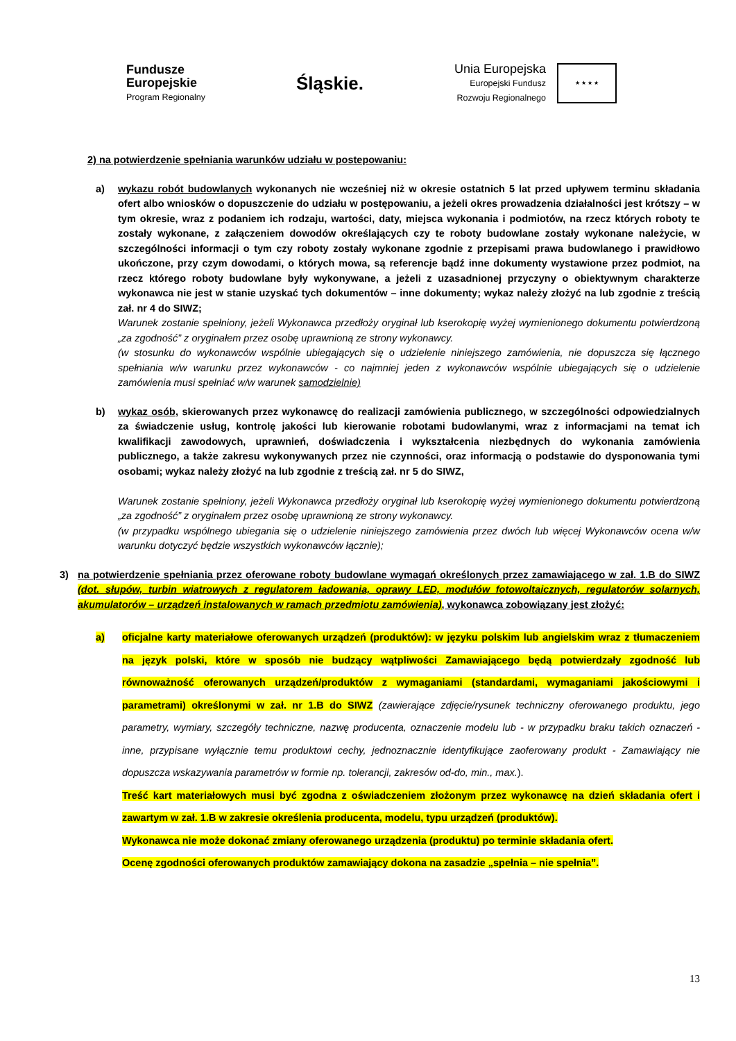Fundusze
Europejskie
Program Regionalny
Śląskie.
Unia Europejska
Europejski Fundusz
Rozwoju Regionalnego
★ ★ ★ ★
2) na potwierdzenie spełniania warunków udziału w postepowaniu:
a) wykazu robót budowlanych wykonanych nie wcześniej niż w okresie ostatnich 5 lat przed upływem terminu składania ofert albo wniosków o dopuszczenie do udziału w postępowaniu, a jeżeli okres prowadzenia działalności jest krótszy – w tym okresie, wraz z podaniem ich rodzaju, wartości, daty, miejsca wykonania i podmiotów, na rzecz których roboty te zostały wykonane, z załączeniem dowodów określających czy te roboty budowlane zostały wykonane należycie, w szczególności informacji o tym czy roboty zostały wykonane zgodnie z przepisami prawa budowlanego i prawidłowo ukończone, przy czym dowodami, o których mowa, są referencje bądź inne dokumenty wystawione przez podmiot, na rzecz którego roboty budowlane były wykonywane, a jeżeli z uzasadnionej przyczyny o obiektywnym charakterze wykonawca nie jest w stanie uzyskać tych dokumentów – inne dokumenty; wykaz należy złożyć na lub zgodnie z treścią zał. nr 4 do SIWZ;
Warunek zostanie spełniony, jeżeli Wykonawca przedłoży oryginał lub kserokopię wyżej wymienionego dokumentu potwierdzoną „za zgodność” z oryginałem przez osobę uprawnioną ze strony wykonawcy.
(w stosunku do wykonawców wspólnie ubiegających się o udzielenie niniejszego zamówienia, nie dopuszcza się łącznego spełniania w/w warunku przez wykonawców - co najmniej jeden z wykonawców wspólnie ubiegających się o udzielenie zamówienia musi spełniać w/w warunek samodzielnie)
b) wykaz osób, skierowanych przez wykonawcę do realizacji zamówienia publicznego, w szczególności odpowiedzialnych za świadczenie usług, kontrolę jakości lub kierowanie robotami budowlanymi, wraz z informacjami na temat ich kwalifikacji zawodowych, uprawnień, doświadczenia i wykształcenia niezbędnych do wykonania zamówienia publicznego, a także zakresu wykonywanych przez nie czynności, oraz informacją o podstawie do dysponowania tymi osobami; wykaz należy złożyć na lub zgodnie z treścią zał. nr 5 do SIWZ,
Warunek zostanie spełniony, jeżeli Wykonawca przedłoży oryginał lub kserokopię wyżej wymienionego dokumentu potwierdzoną „za zgodność” z oryginałem przez osobę uprawnioną ze strony wykonawcy.
(w przypadku wspólnego ubiegania się o udzielenie niniejszego zamówienia przez dwóch lub więcej Wykonawców ocena w/w warunku dotyczyć będzie wszystkich wykonawców łącznie);
3) na potwierdzenie spełniania przez oferowane roboty budowlane wymagań określonych przez zamawiającego w zał. 1.B do SIWZ (dot. słupów, turbin wiatrowych z regulatorem ładowania, oprawy LED, modułów fotowoltaicznych, regulatorów solarnych, akumulatorów – urządzeń instalowanych w ramach przedmiotu zamówienia), wykonawca zobowiązany jest złożyć:
a) oficjalne karty materiałowe oferowanych urządzeń (produktów): w języku polskim lub angielskim wraz z tłumaczeniem na język polski, które w sposób nie budzący wątpliwości Zamawiającego będą potwierdzały zgodność lub równoważność oferowanych urządzeń/produktów z wymaganiami (standardami, wymaganiami jakościowymi i parametrami) określonymi w zał. nr 1.B do SIWZ (zawierające zdjęcie/rysunek techniczny oferowanego produktu, jego parametry, wymiary, szczegóły techniczne, nazwę producenta, oznaczenie modelu lub - w przypadku braku takich oznaczeń - inne, przypisane wyłącznie temu produktowi cechy, jednoznacznie identyfikujące zaoferowany produkt - Zamawiający nie dopuszcza wskazywania parametrów w formie np. tolerancji, zakresów od-do, min., max.).
Treść kart materiałowych musi być zgodna z oświadczeniem złożonym przez wykonawcę na dzień składania ofert i zawartym w zał. 1.B w zakresie określenia producenta, modelu, typu urządzeń (produktów).
Wykonawca nie może dokonać zmiany oferowanego urządzenia (produktu) po terminie składania ofert.
Ocenę zgodności oferowanych produktów zamawiający dokona na zasadzie „spełnia – nie spełnia”.
13